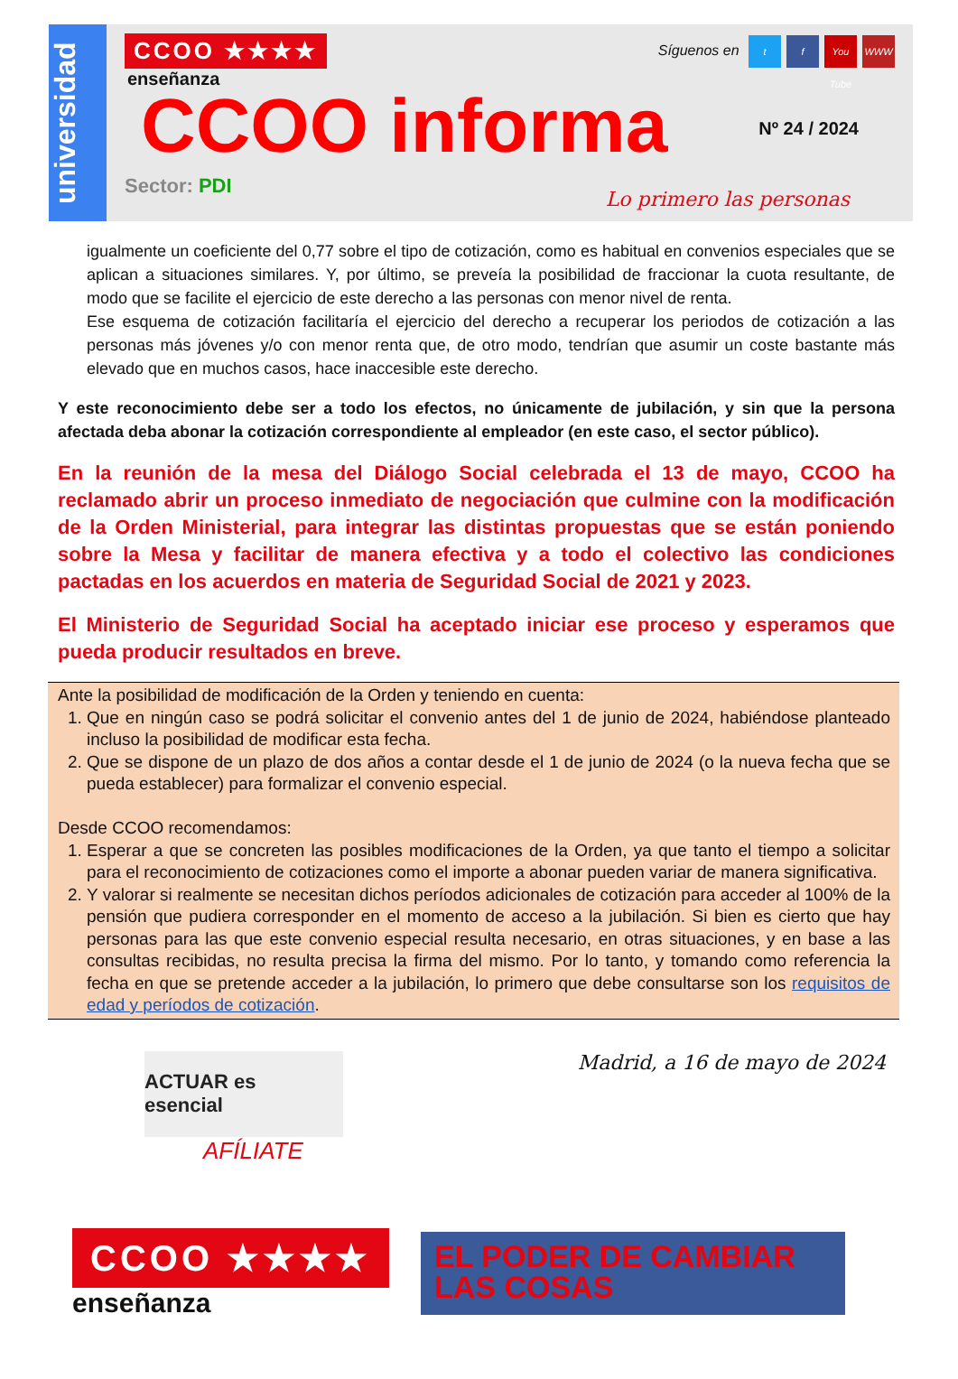universidad
CCOO ★★★★
enseñanza
CCOO informa
Nº 24 / 2024
Síguenos en t f You Tube WWW
Sector: PDI
Lo primero las personas
igualmente un coeficiente del 0,77 sobre el tipo de cotización, como es habitual en convenios especiales que se aplican a situaciones similares. Y, por último, se preveía la posibilidad de fraccionar la cuota resultante, de modo que se facilite el ejercicio de este derecho a las personas con menor nivel de renta.
Ese esquema de cotización facilitaría el ejercicio del derecho a recuperar los periodos de cotización a las personas más jóvenes y/o con menor renta que, de otro modo, tendrían que asumir un coste bastante más elevado que en muchos casos, hace inaccesible este derecho.
Y este reconocimiento debe ser a todo los efectos, no únicamente de jubilación, y sin que la persona afectada deba abonar la cotización correspondiente al empleador (en este caso, el sector público).
En la reunión de la mesa del Diálogo Social celebrada el 13 de mayo, CCOO ha reclamado abrir un proceso inmediato de negociación que culmine con la modificación de la Orden Ministerial, para integrar las distintas propuestas que se están poniendo sobre la Mesa y facilitar de manera efectiva y a todo el colectivo las condiciones pactadas en los acuerdos en materia de Seguridad Social de 2021 y 2023.
El Ministerio de Seguridad Social ha aceptado iniciar ese proceso y esperamos que pueda producir resultados en breve.
Ante la posibilidad de modificación de la Orden y teniendo en cuenta:
1. Que en ningún caso se podrá solicitar el convenio antes del 1 de junio de 2024, habiéndose planteado incluso la posibilidad de modificar esta fecha.
2. Que se dispone de un plazo de dos años a contar desde el 1 de junio de 2024 (o la nueva fecha que se pueda establecer) para formalizar el convenio especial.
Desde CCOO recomendamos:
1. Esperar a que se concreten las posibles modificaciones de la Orden, ya que tanto el tiempo a solicitar para el reconocimiento de cotizaciones como el importe a abonar pueden variar de manera significativa.
2. Y valorar si realmente se necesitan dichos períodos adicionales de cotización para acceder al 100% de la pensión que pudiera corresponder en el momento de acceso a la jubilación. Si bien es cierto que hay personas para las que este convenio especial resulta necesario, en otras situaciones, y en base a las consultas recibidas, no resulta precisa la firma del mismo. Por lo tanto, y tomando como referencia la fecha en que se pretende acceder a la jubilación, lo primero que debe consultarse son los requisitos de edad y períodos de cotización.
ACTUAR es esencial
AFÍLIATE
Madrid, a 16 de mayo de 2024
CCOO ★★★★
enseñanza
EL PODER DE CAMBIAR
LAS COSAS